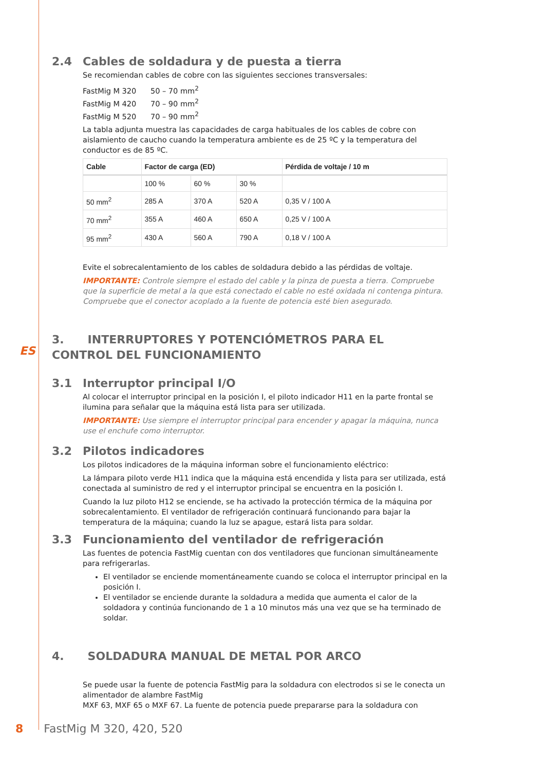ES
2.4 Cables de soldadura y de puesta a tierra
Se recomiendan cables de cobre con las siguientes secciones transversales:
FastMig M 320 50 – 70 mm<sup>2</sup>
FastMig M 420 70 – 90 mm<sup>2</sup>
FastMig M 520 70 – 90 mm<sup>2</sup>
La tabla adjunta muestra las capacidades de carga habituales de los cables de cobre con aislamiento de caucho cuando la temperatura ambiente es de 25 ºC y la temperatura del conductor es de 85 ºC.
| Cable | Factor de carga (ED) | | | Pérdida de voltaje / 10 m |
| --- | --- | --- | --- | --- |
| | 100 % | 60 % | 30 % | |
| 50 mm<sup>2</sup> | 285 A | 370 A | 520 A | 0,35 V / 100 A |
| 70 mm<sup>2</sup> | 355 A | 460 A | 650 A | 0,25 V / 100 A |
| 95 mm<sup>2</sup> | 430 A | 560 A | 790 A | 0,18 V / 100 A |
Evite el sobrecalentamiento de los cables de soldadura debido a las pérdidas de voltaje.
IMPORTANTE: Controle siempre el estado del cable y la pinza de puesta a tierra. Compruebe que la superficie de metal a la que está conectado el cable no esté oxidada ni contenga pintura. Compruebe que el conector acoplado a la fuente de potencia esté bien asegurado.
3. INTERRUPTORES Y POTENCIÓMETROS PARA EL CONTROL DEL FUNCIONAMIENTO
3.1 Interruptor principal I/O
Al colocar el interruptor principal en la posición I, el piloto indicador H11 en la parte frontal se ilumina para señalar que la máquina está lista para ser utilizada.
IMPORTANTE: Use siempre el interruptor principal para encender y apagar la máquina, nunca use el enchufe como interruptor.
3.2 Pilotos indicadores
Los pilotos indicadores de la máquina informan sobre el funcionamiento eléctrico:
La lámpara piloto verde H11 indica que la máquina está encendida y lista para ser utilizada, está conectada al suministro de red y el interruptor principal se encuentra en la posición I.
Cuando la luz piloto H12 se enciende, se ha activado la protección térmica de la máquina por sobrecalentamiento. El ventilador de refrigeración continuará funcionando para bajar la temperatura de la máquina; cuando la luz se apague, estará lista para soldar.
3.3 Funcionamiento del ventilador de refrigeración
Las fuentes de potencia FastMig cuentan con dos ventiladores que funcionan simultáneamente para refrigerarlas.
El ventilador se enciende momentáneamente cuando se coloca el interruptor principal en la posición I.
El ventilador se enciende durante la soldadura a medida que aumenta el calor de la soldadora y continúa funcionando de 1 a 10 minutos más una vez que se ha terminado de soldar.
4. SOLDADURA MANUAL DE METAL POR ARCO
Se puede usar la fuente de potencia FastMig para la soldadura con electrodos si se le conecta un alimentador de alambre FastMig
MXF 63, MXF 65 o MXF 67. La fuente de potencia puede prepararse para la soldadura con
8 FastMig M 320, 420, 520